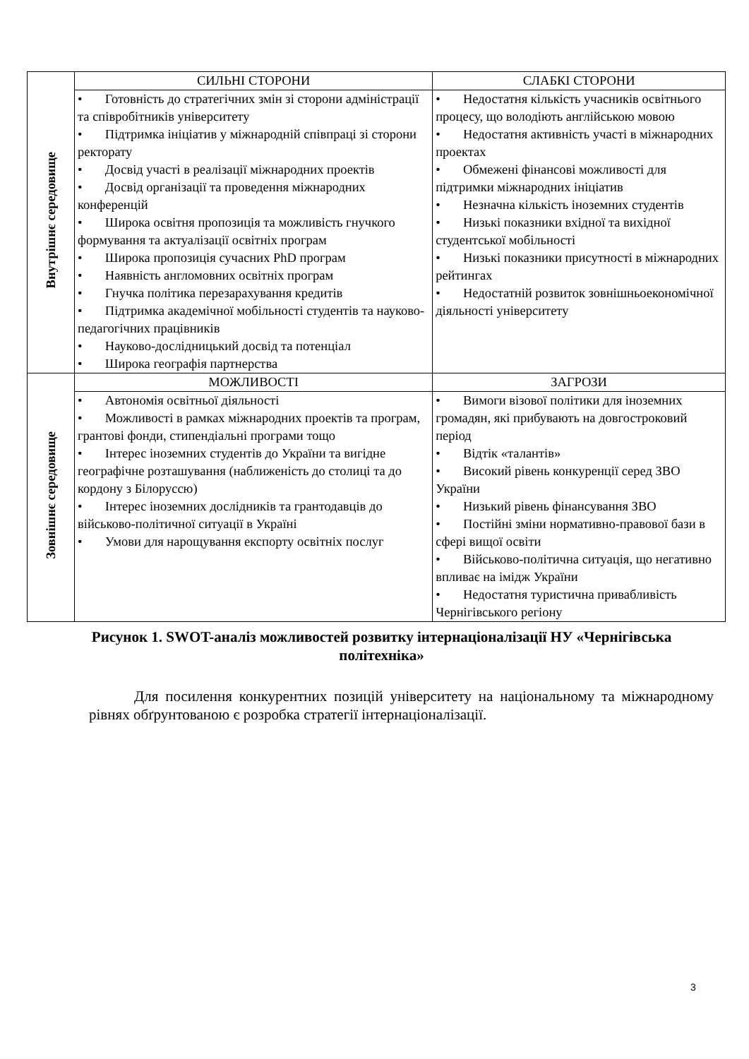| Внутрішнє середовище | СИЛЬНІ СТОРОНИ | СЛАБКІ СТОРОНИ |
| | • Готовність до стратегічних змін зі сторони адміністрації та співробітників університету • Підтримка ініціатив у міжнародній співпраці зі сторони ректорату • Досвід участі в реалізації міжнародних проектів • Досвід організації та проведення міжнародних конференцій • Широка освітня пропозиція та можливість гнучкого формування та актуалізації освітніх програм • Широка пропозиція сучасних PhD програм • Наявність англомовних освітніх програм • Гнучка політика перезарахування кредитів • Підтримка академічної мобільності студентів та науково-педагогічних працівників • Науково-дослідницький досвід та потенціал • Широка географія партнерства | • Недостатня кількість учасників освітнього процесу, що володіють англійською мовою • Недостатня активність участі в міжнародних проектах • Обмежені фінансові можливості для підтримки міжнародних ініціатив • Незначна кількість іноземних студентів • Низькі показники вхідної та вихідної студентської мобільності • Низькі показники присутності в міжнародних рейтингах • Недостатній розвиток зовнішньоекономічної діяльності університету |
| Зовнішнє середовище | МОЖЛИВОСТІ | ЗАГРОЗИ |
| | • Автономія освітньої діяльності • Можливості в рамках міжнародних проектів та програм, грантові фонди, стипендіальні програми тощо • Інтерес іноземних студентів до України та вигідне географічне розташування (наближеність до столиці та до кордону з Білоруссю) • Інтерес іноземних дослідників та грантодавців до військово-політичної ситуації в Україні • Умови для нарощування експорту освітніх послуг | • Вимоги візової політики для іноземних громадян, які прибувають на довгостроковий період • Відтік «талантів» • Високий рівень конкуренції серед ЗВО України • Низький рівень фінансування ЗВО • Постійні зміни нормативно-правової бази в сфері вищої освіти • Військово-політична ситуація, що негативно впливає на імідж України • Недостатня туристична привабливість Чернігівського регіону |
Рисунок 1. SWOT-аналіз можливостей розвитку інтернаціоналізації НУ «Чернігівська політехніка»
Для посилення конкурентних позицій університету на національному та міжнародному рівнях обґрунтованою є розробка стратегії інтернаціоналізації.
3